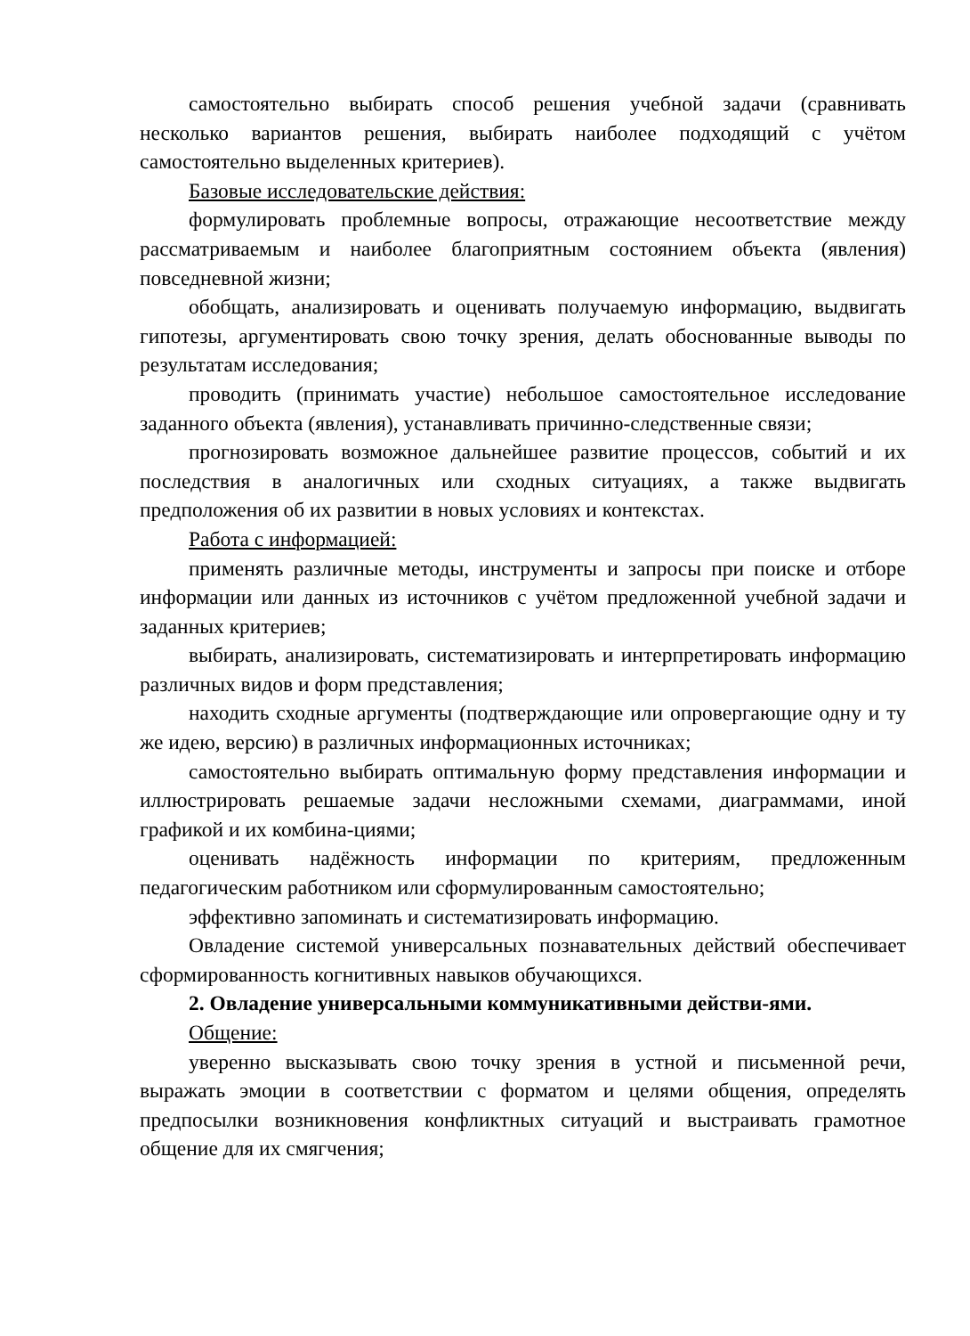самостоятельно выбирать способ решения учебной задачи (сравнивать несколько вариантов решения, выбирать наиболее подходящий с учётом самостоятельно выделенных критериев).
Базовые исследовательские действия:
формулировать проблемные вопросы, отражающие несоответствие между рассматриваемым и наиболее благоприятным состоянием объекта (явления) повседневной жизни;
обобщать, анализировать и оценивать получаемую информацию, выдвигать гипотезы, аргументировать свою точку зрения, делать обоснованные выводы по результатам исследования;
проводить (принимать участие) небольшое самостоятельное исследование заданного объекта (явления), устанавливать причинно-следственные связи;
прогнозировать возможное дальнейшее развитие процессов, событий и их последствия в аналогичных или сходных ситуациях, а также выдвигать предположения об их развитии в новых условиях и контекстах.
Работа с информацией:
применять различные методы, инструменты и запросы при поиске и отборе информации или данных из источников с учётом предложенной учебной задачи и заданных критериев;
выбирать, анализировать, систематизировать и интерпретировать информацию различных видов и форм представления;
находить сходные аргументы (подтверждающие или опровергающие одну и ту же идею, версию) в различных информационных источниках;
самостоятельно выбирать оптимальную форму представления информации и иллюстрировать решаемые задачи несложными схемами, диаграммами, иной графикой и их комбина-циями;
оценивать надёжность информации по критериям, предложенным педагогическим работником или сформулированным самостоятельно;
эффективно запоминать и систематизировать информацию.
Овладение системой универсальных познавательных действий обеспечивает сформированность когнитивных навыков обучающихся.
2. Овладение универсальными коммуникативными действи-ями.
Общение:
уверенно высказывать свою точку зрения в устной и письменной речи, выражать эмоции в соответствии с форматом и целями общения, определять предпосылки возникновения конфликтных ситуаций и выстраивать грамотное общение для их смягчения;